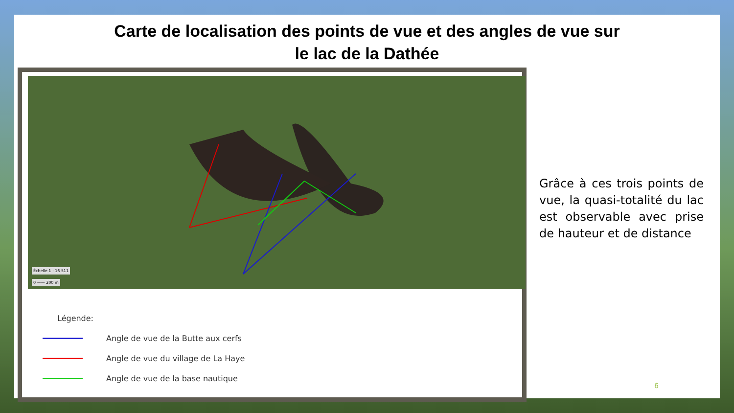Carte de localisation des points de vue et des angles de vue sur
le lac de la Dathée
Échelle 1 : 16 511
0 —— 200 m
Légende:
Angle de vue de la Butte aux cerfs
Angle de vue du village de La Haye
Angle de vue de la base nautique
Grâce à ces trois points de vue, la quasi-totalité du lac est observable avec prise de hauteur et de distance
6